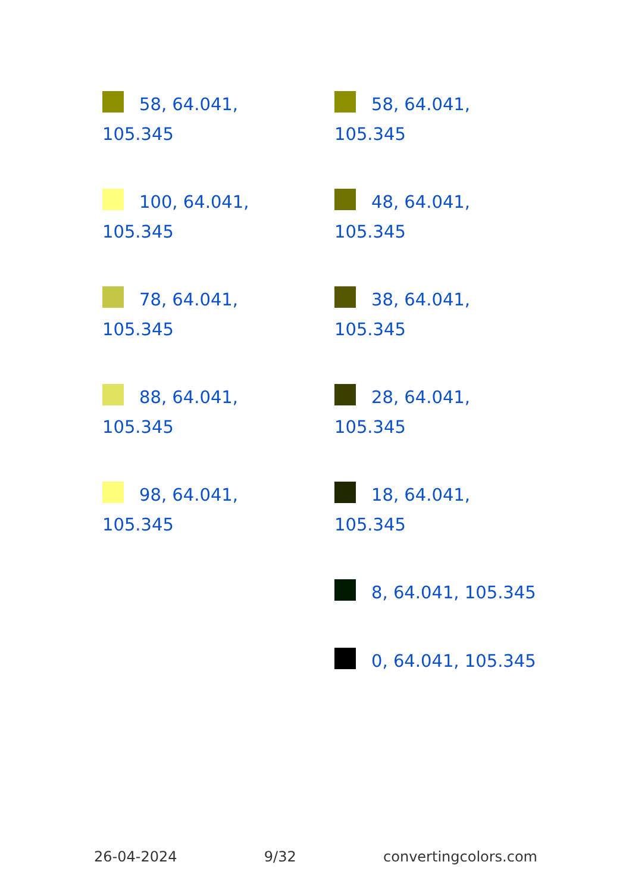58, 64.041,
105.345
100, 64.041,
105.345
78, 64.041,
105.345
88, 64.041,
105.345
98, 64.041,
105.345
58, 64.041,
105.345
48, 64.041,
105.345
38, 64.041,
105.345
28, 64.041,
105.345
18, 64.041,
105.345
8, 64.041, 105.345
0, 64.041, 105.345
26-04-2024 9/32 convertingcolors.com